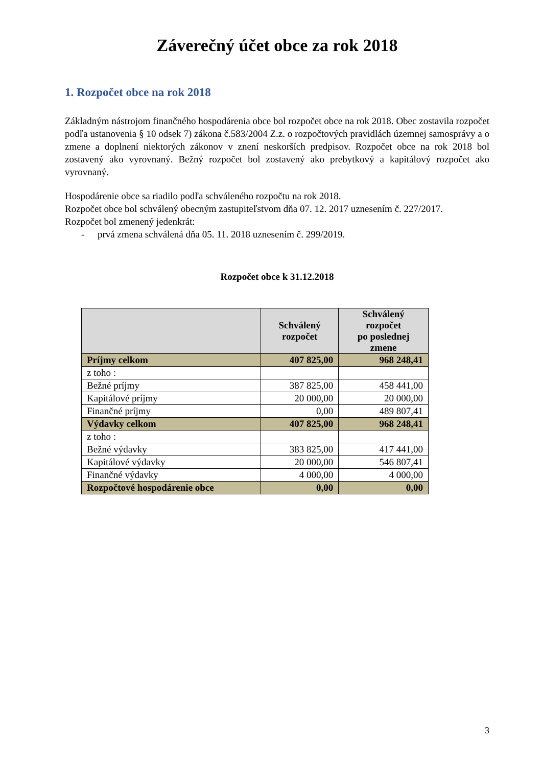Záverečný účet obce za rok 2018
1. Rozpočet obce na rok 2018
Základným nástrojom finančného hospodárenia obce bol rozpočet obce na rok 2018. Obec zostavila rozpočet podľa ustanovenia § 10 odsek 7) zákona č.583/2004 Z.z. o rozpočtových pravidlách územnej samosprávy a o zmene a doplnení niektorých zákonov v znení neskorších predpisov. Rozpočet obce na rok 2018 bol zostavený ako vyrovnaný. Bežný rozpočet bol zostavený ako prebytkový a kapitálový rozpočet ako vyrovnaný.
Hospodárenie obce sa riadilo podľa schváleného rozpočtu na rok 2018.
Rozpočet obce bol schválený obecným zastupiteľstvom dňa 07. 12. 2017 uznesením č. 227/2017.
Rozpočet bol zmenený jedenkrát:
- prvá zmena schválená dňa 05. 11. 2018 uznesením č. 299/2019.
Rozpočet obce k 31.12.2018
| | Schválený rozpočet | Schválený rozpočet po poslednej zmene |
| --- | --- | --- |
| Príjmy celkom | 407 825,00 | 968 248,41 |
| z toho : | | |
| Bežné príjmy | 387 825,00 | 458 441,00 |
| Kapitálové príjmy | 20 000,00 | 20 000,00 |
| Finančné príjmy | 0,00 | 489 807,41 |
| Výdavky celkom | 407 825,00 | 968 248,41 |
| z toho : | | |
| Bežné výdavky | 383 825,00 | 417 441,00 |
| Kapitálové výdavky | 20 000,00 | 546 807,41 |
| Finančné výdavky | 4 000,00 | 4 000,00 |
| Rozpočtové hospodárenie obce | 0,00 | 0,00 |
3